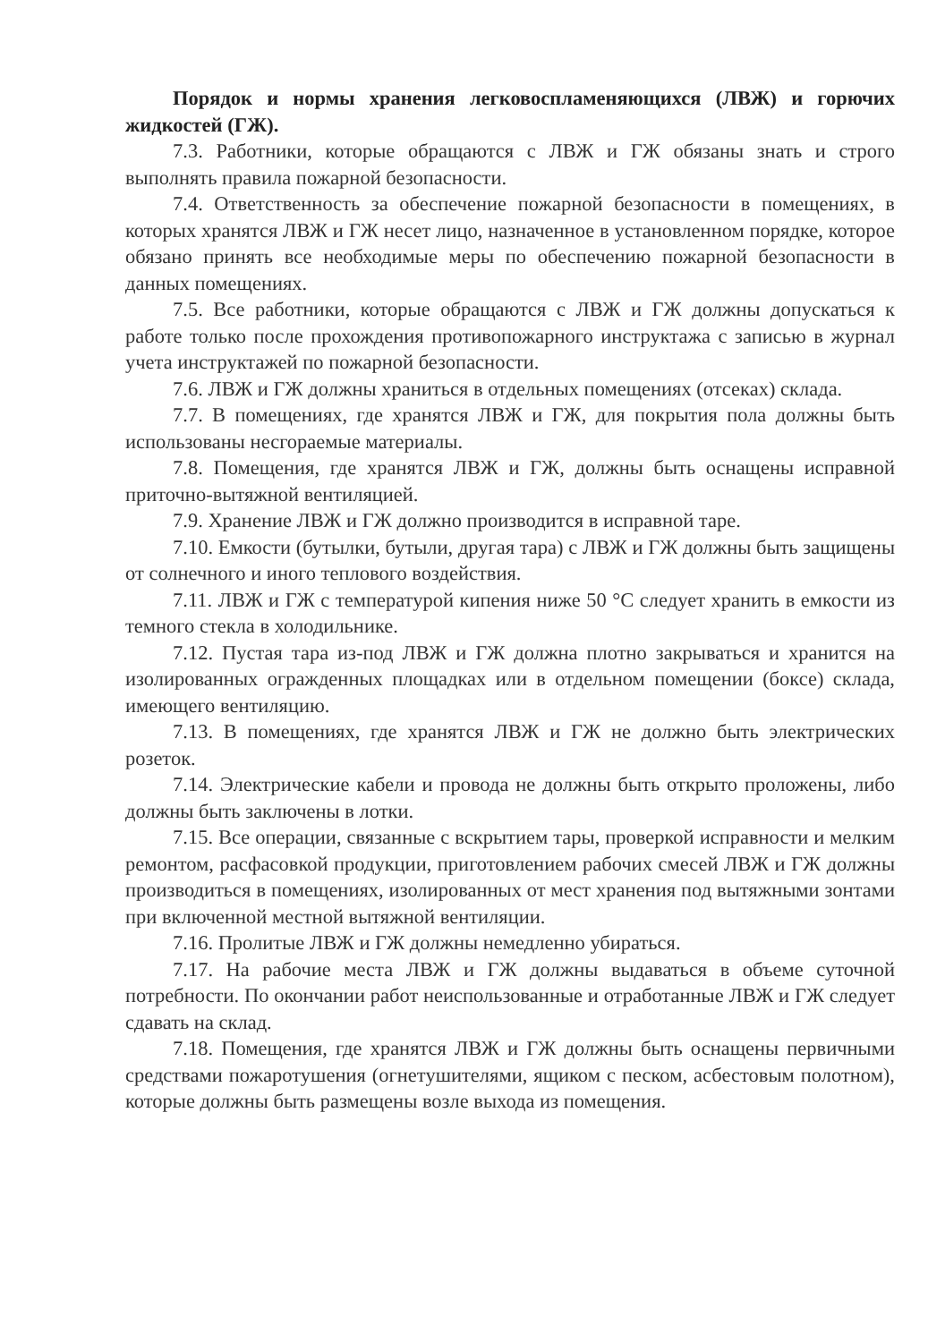Порядок и нормы хранения легковоспламеняющихся (ЛВЖ) и горючих жидкостей (ГЖ).
7.3. Работники, которые обращаются с ЛВЖ и ГЖ обязаны знать и строго выполнять правила пожарной безопасности.
7.4. Ответственность за обеспечение пожарной безопасности в помещениях, в которых хранятся ЛВЖ и ГЖ несет лицо, назначенное в установленном порядке, которое обязано принять все необходимые меры по обеспечению пожарной безопасности в данных помещениях.
7.5. Все работники, которые обращаются с ЛВЖ и ГЖ должны допускаться к работе только после прохождения противопожарного инструктажа с записью в журнал учета инструктажей по пожарной безопасности.
7.6. ЛВЖ и ГЖ должны храниться в отдельных помещениях (отсеках) склада.
7.7. В помещениях, где хранятся ЛВЖ и ГЖ, для покрытия пола должны быть использованы несгораемые материалы.
7.8. Помещения, где хранятся ЛВЖ и ГЖ, должны быть оснащены исправной приточно-вытяжной вентиляцией.
7.9. Хранение ЛВЖ и ГЖ должно производится в исправной таре.
7.10. Емкости (бутылки, бутыли, другая тара) с ЛВЖ и ГЖ должны быть защищены от солнечного и иного теплового воздействия.
7.11. ЛВЖ и ГЖ с температурой кипения ниже 50 °С следует хранить в емкости из темного стекла в холодильнике.
7.12. Пустая тара из-под ЛВЖ и ГЖ должна плотно закрываться и хранится на изолированных огражденных площадках или в отдельном помещении (боксе) склада, имеющего вентиляцию.
7.13. В помещениях, где хранятся ЛВЖ и ГЖ не должно быть электрических розеток.
7.14. Электрические кабели и провода не должны быть открыто проложены, либо должны быть заключены в лотки.
7.15. Все операции, связанные с вскрытием тары, проверкой исправности и мелким ремонтом, расфасовкой продукции, приготовлением рабочих смесей ЛВЖ и ГЖ должны производиться в помещениях, изолированных от мест хранения под вытяжными зонтами при включенной местной вытяжной вентиляции.
7.16. Пролитые ЛВЖ и ГЖ должны немедленно убираться.
7.17. На рабочие места ЛВЖ и ГЖ должны выдаваться в объеме суточной потребности. По окончании работ неиспользованные и отработанные ЛВЖ и ГЖ следует сдавать на склад.
7.18. Помещения, где хранятся ЛВЖ и ГЖ должны быть оснащены первичными средствами пожаротушения (огнетушителями, ящиком с песком, асбестовым полотном), которые должны быть размещены возле выхода из помещения.